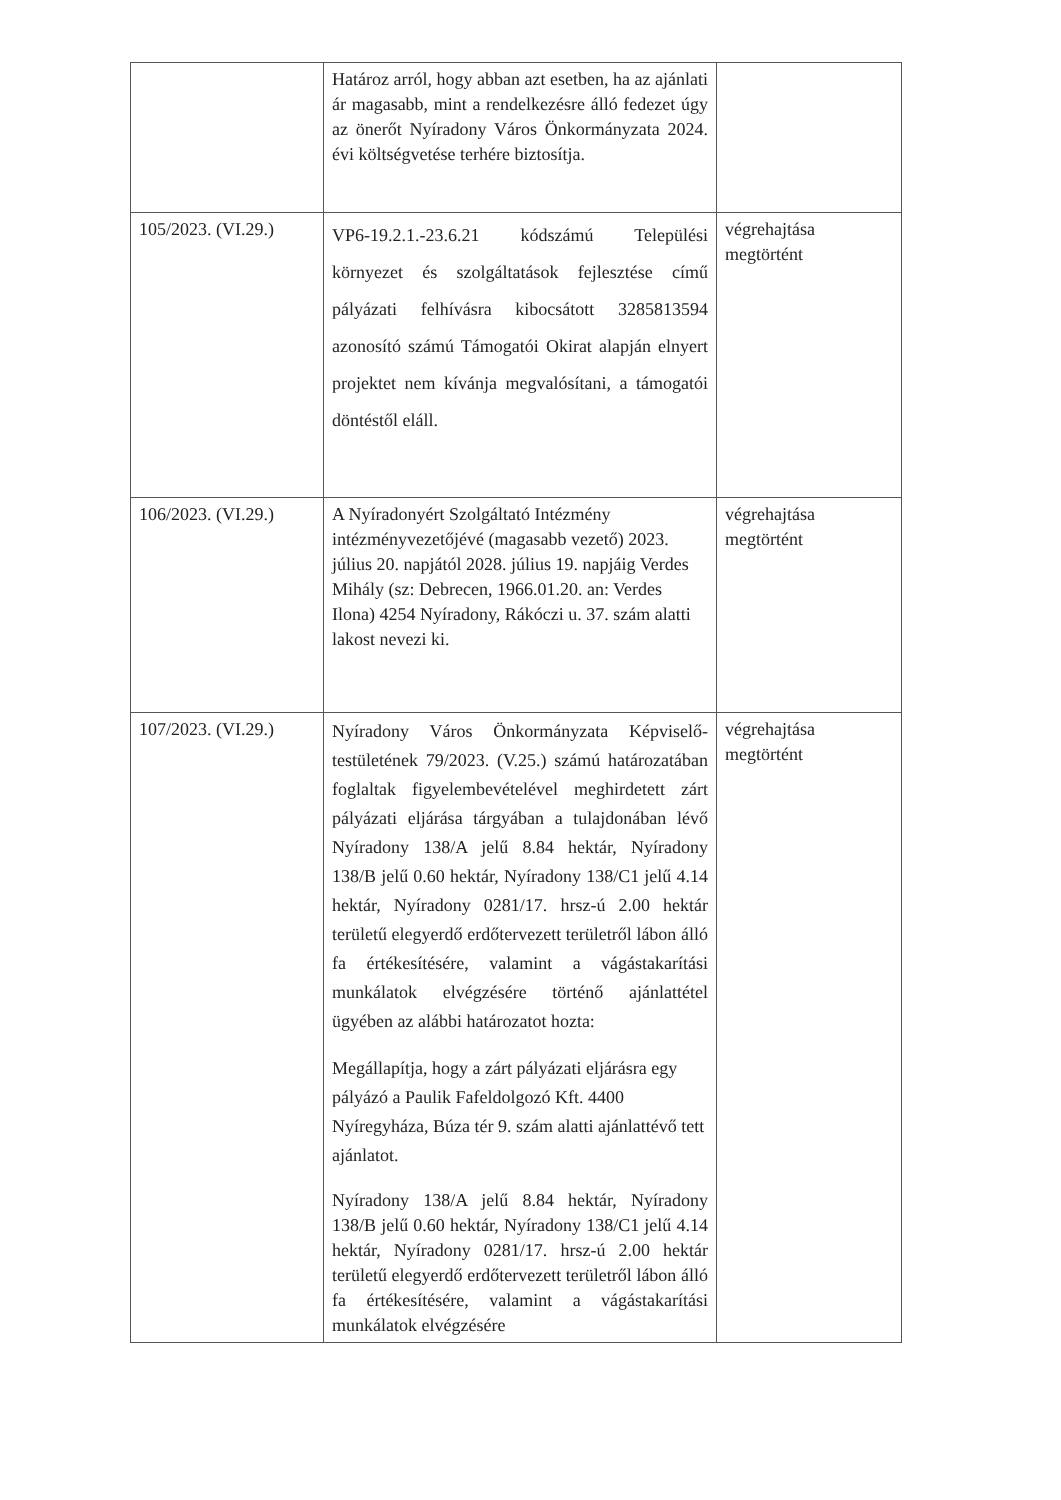| | Határoz arról, hogy abban azt esetben, ha az ajánlati ár magasabb, mint a rendelkezésre álló fedezet úgy az önerőt Nyíradony Város Önkormányzata 2024. évi költségvetése terhére biztosítja. | |
| 105/2023. (VI.29.) | VP6-19.2.1.-23.6.21 kódszámú Települési környezet és szolgáltatások fejlesztése című pályázati felhívásra kibocsátott 3285813594 azonosító számú Támogatói Okirat alapján elnyert projektet nem kívánja megvalósítani, a támogatói döntéstől eláll. | végrehajtása megtörtént |
| 106/2023. (VI.29.) | A Nyíradonyért Szolgáltató Intézmény intézményvezetőjévé (magasabb vezető) 2023. július 20. napjától 2028. július 19. napjáig Verdes Mihály (sz: Debrecen, 1966.01.20. an: Verdes Ilona) 4254 Nyíradony, Rákóczi u. 37. szám alatti lakost nevezi ki. | végrehajtása megtörtént |
| 107/2023. (VI.29.) | Nyíradony Város Önkormányzata Képviselő-testületének 79/2023. (V.25.) számú határozatában foglaltak figyelembevételével meghirdetett zárt pályázati eljárása tárgyában a tulajdonában lévő Nyíradony 138/A jelű 8.84 hektár, Nyíradony 138/B jelű 0.60 hektár, Nyíradony 138/C1 jelű 4.14 hektár, Nyíradony 0281/17. hrsz-ú 2.00 hektár területű elegyerdő erdőtervezett területről lábon álló fa értékesítésére, valamint a vágástakarítási munkálatok elvégzésére történő ajánlattétel ügyében az alábbi határozatot hozta: Megállapítja, hogy a zárt pályázati eljárásra egy pályázó a Paulik Fafeldolgozó Kft. 4400 Nyíregyháza, Búza tér 9. szám alatti ajánlattévő tett ajánlatot. Nyíradony 138/A jelű 8.84 hektár, Nyíradony 138/B jelű 0.60 hektár, Nyíradony 138/C1 jelű 4.14 hektár, Nyíradony 0281/17. hrsz-ú 2.00 hektár területű elegyerdő erdőtervezett területről lábon álló fa értékesítésére, valamint a vágástakarítási munkálatok elvégzésére | végrehajtása megtörtént |